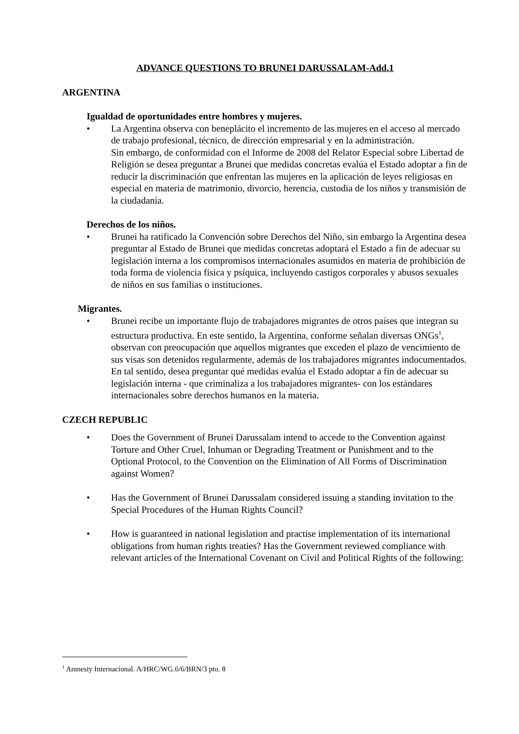ADVANCE QUESTIONS TO BRUNEI DARUSSALAM-Add.1
ARGENTINA
Igualdad de oportunidades entre hombres y mujeres.
• La Argentina observa con beneplácito el incremento de las mujeres en el acceso al mercado de trabajo profesional, técnico, de dirección empresarial y en la administración.
Sin embargo, de conformidad con el Informe de 2008 del Relator Especial sobre Libertad de Religión se desea preguntar a Brunei que medidas concretas evalúa el Estado adoptar a fin de reducir la discriminación que enfrentan las mujeres en la aplicación de leyes religiosas en especial en materia de matrimonio, divorcio, herencia, custodia de los niños y transmisión de la ciudadanía.
Derechos de los niños.
• Brunei ha ratificado la Convención sobre Derechos del Niño, sin embargo la Argentina desea preguntar al Estado de Brunei que medidas concretas adoptará el Estado a fin de adecuar su legislación interna a los compromisos internacionales asumidos en materia de prohibición de toda forma de violencia física y psíquica, incluyendo castigos corporales y abusos sexuales de niños en sus familias o instituciones.
Migrantes.
• Brunei recibe un importante flujo de trabajadores migrantes de otros países que integran su estructura productiva. En este sentido, la Argentina, conforme señalan diversas ONGs<sup>1</sup>, observan con preocupación que aquellos migrantes que exceden el plazo de vencimiento de sus visas son detenidos regularmente, además de los trabajadores migrantes indocumentados. En tal sentido, desea preguntar qué medidas evalúa el Estado adoptar a fin de adecuar su legislación interna - que criminaliza a los trabajadores migrantes- con los estándares internacionales sobre derechos humanos en la materia.
CZECH REPUBLIC
• Does the Government of Brunei Darussalam intend to accede to the Convention against Torture and Other Cruel, Inhuman or Degrading Treatment or Punishment and to the Optional Protocol, to the Convention on the Elimination of All Forms of Discrimination against Women?
• Has the Government of Brunei Darussalam considered issuing a standing invitation to the Special Procedures of the Human Rights Council?
• How is guaranteed in national legislation and practise implementation of its international obligations from human rights treaties? Has the Government reviewed compliance with relevant articles of the International Covenant on Civil and Political Rights of the following:
<sup>1</sup> Amnesty Internacional. A/HRC/WG.6/6/BRN/3 pto. 8